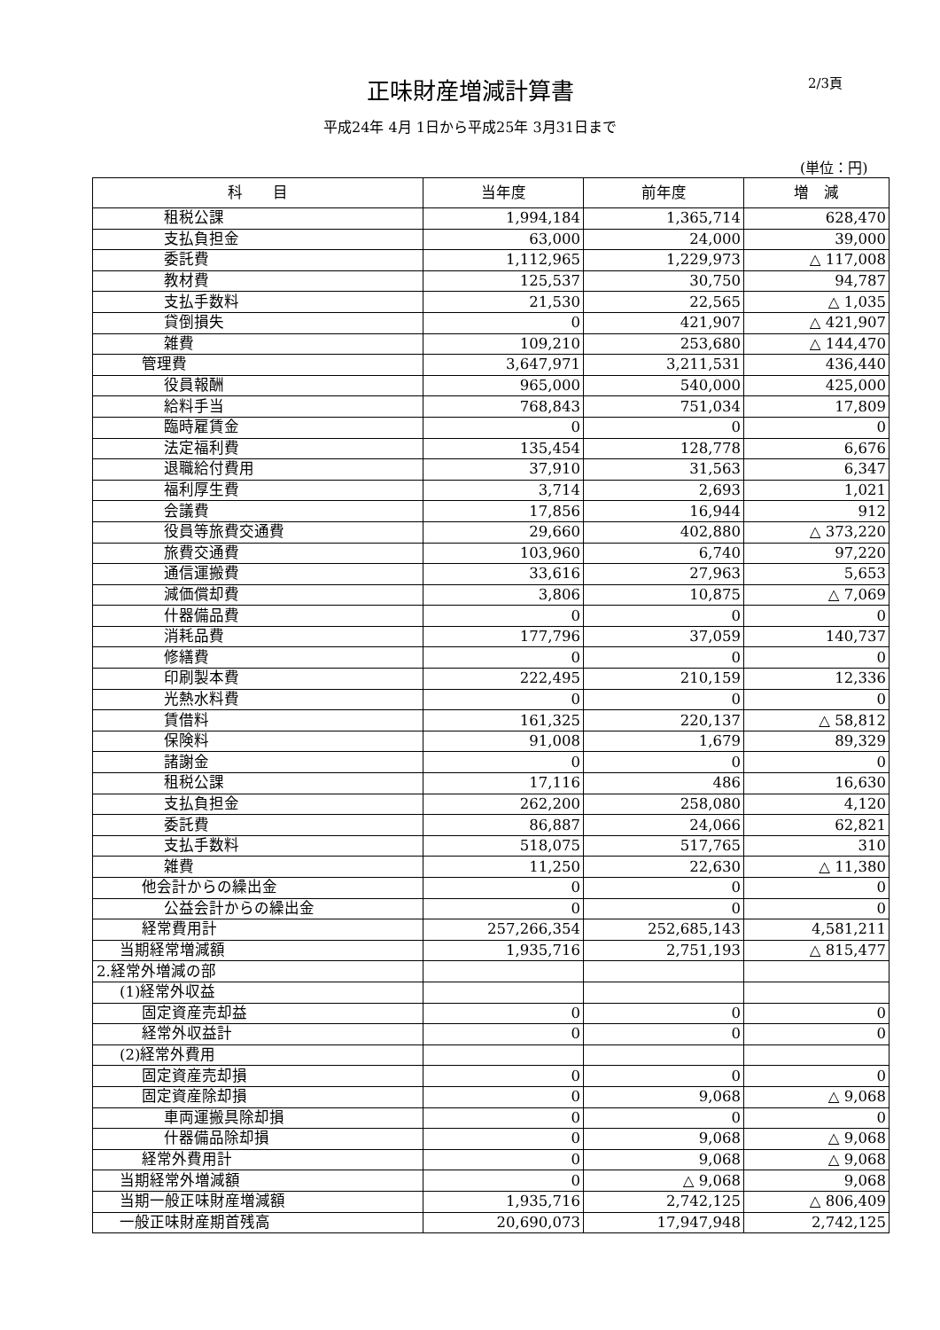正味財産増減計算書 2/3頁
平成24年 4月 1日から平成25年 3月31日まで
(単位：円)
| 科 目 | 当年度 | 前年度 | 増 減 |
| --- | --- | --- | --- |
| 租税公課 | 1,994,184 | 1,365,714 | 628,470 |
| 支払負担金 | 63,000 | 24,000 | 39,000 |
| 委託費 | 1,112,965 | 1,229,973 | △ 117,008 |
| 教材費 | 125,537 | 30,750 | 94,787 |
| 支払手数料 | 21,530 | 22,565 | △ 1,035 |
| 貸倒損失 | 0 | 421,907 | △ 421,907 |
| 雑費 | 109,210 | 253,680 | △ 144,470 |
| 管理費 | 3,647,971 | 3,211,531 | 436,440 |
| 役員報酬 | 965,000 | 540,000 | 425,000 |
| 給料手当 | 768,843 | 751,034 | 17,809 |
| 臨時雇賃金 | 0 | 0 | 0 |
| 法定福利費 | 135,454 | 128,778 | 6,676 |
| 退職給付費用 | 37,910 | 31,563 | 6,347 |
| 福利厚生費 | 3,714 | 2,693 | 1,021 |
| 会議費 | 17,856 | 16,944 | 912 |
| 役員等旅費交通費 | 29,660 | 402,880 | △ 373,220 |
| 旅費交通費 | 103,960 | 6,740 | 97,220 |
| 通信運搬費 | 33,616 | 27,963 | 5,653 |
| 減価償却費 | 3,806 | 10,875 | △ 7,069 |
| 什器備品費 | 0 | 0 | 0 |
| 消耗品費 | 177,796 | 37,059 | 140,737 |
| 修繕費 | 0 | 0 | 0 |
| 印刷製本費 | 222,495 | 210,159 | 12,336 |
| 光熱水料費 | 0 | 0 | 0 |
| 賃借料 | 161,325 | 220,137 | △ 58,812 |
| 保険料 | 91,008 | 1,679 | 89,329 |
| 諸謝金 | 0 | 0 | 0 |
| 租税公課 | 17,116 | 486 | 16,630 |
| 支払負担金 | 262,200 | 258,080 | 4,120 |
| 委託費 | 86,887 | 24,066 | 62,821 |
| 支払手数料 | 518,075 | 517,765 | 310 |
| 雑費 | 11,250 | 22,630 | △ 11,380 |
| 他会計からの繰出金 | 0 | 0 | 0 |
| 公益会計からの繰出金 | 0 | 0 | 0 |
| 経常費用計 | 257,266,354 | 252,685,143 | 4,581,211 |
| 当期経常増減額 | 1,935,716 | 2,751,193 | △ 815,477 |
| 2.経常外増減の部 | | | |
| (1)経常外収益 | | | |
| 固定資産売却益 | 0 | 0 | 0 |
| 経常外収益計 | 0 | 0 | 0 |
| (2)経常外費用 | | | |
| 固定資産売却損 | 0 | 0 | 0 |
| 固定資産除却損 | 0 | 9,068 | △ 9,068 |
| 車両運搬具除却損 | 0 | 0 | 0 |
| 什器備品除却損 | 0 | 9,068 | △ 9,068 |
| 経常外費用計 | 0 | 9,068 | △ 9,068 |
| 当期経常外増減額 | 0 | △ 9,068 | 9,068 |
| 当期一般正味財産増減額 | 1,935,716 | 2,742,125 | △ 806,409 |
| 一般正味財産期首残高 | 20,690,073 | 17,947,948 | 2,742,125 |